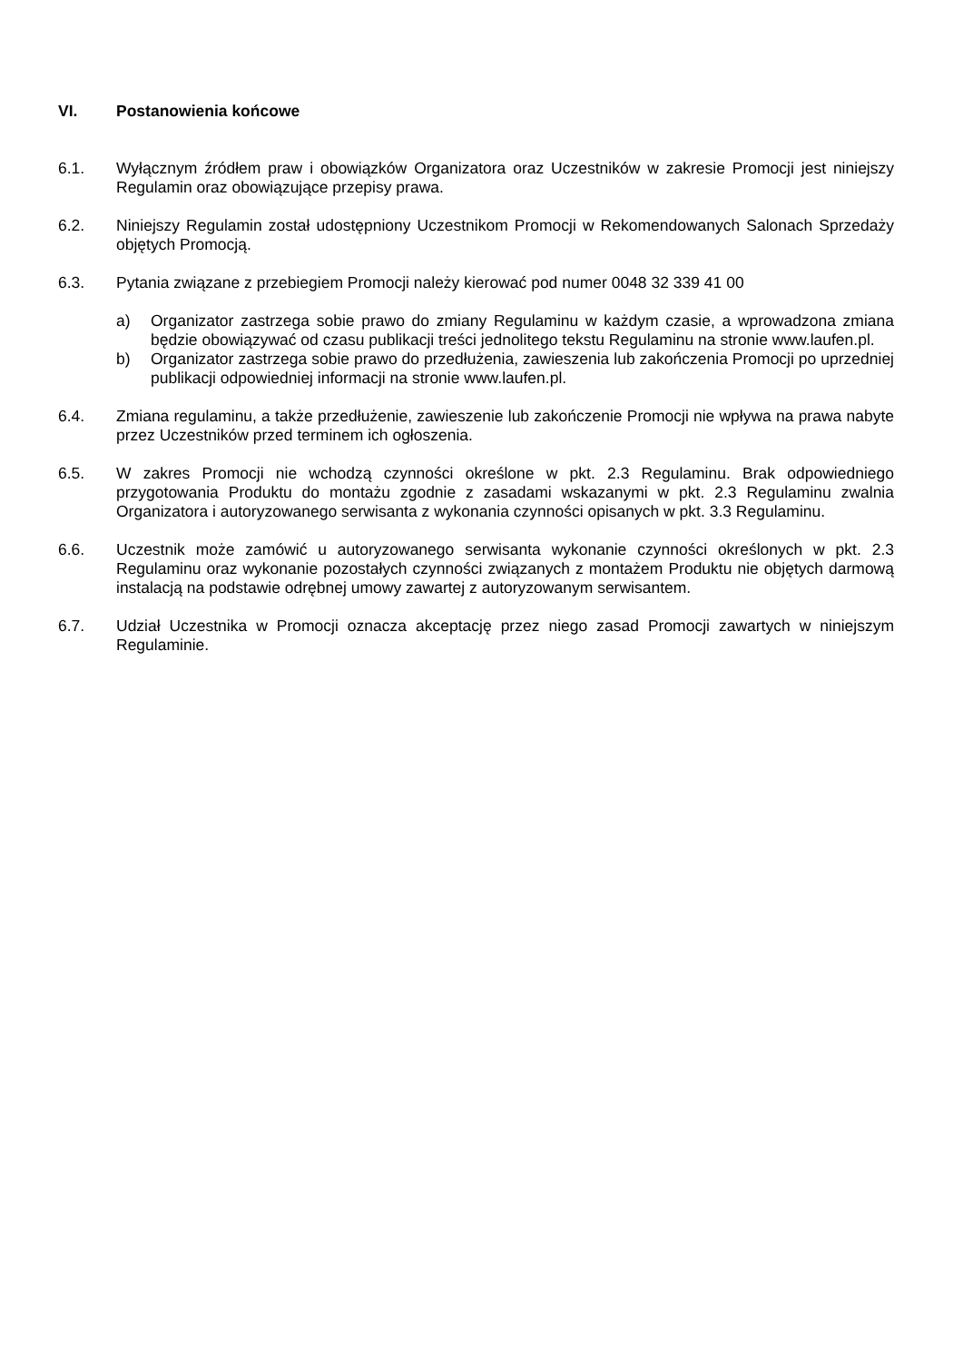VI. Postanowienia końcowe
6.1. Wyłącznym źródłem praw i obowiązków Organizatora oraz Uczestników w zakresie Promocji jest niniejszy Regulamin oraz obowiązujące przepisy prawa.
6.2. Niniejszy Regulamin został udostępniony Uczestnikom Promocji w Rekomendowanych Salonach Sprzedaży objętych Promocją.
6.3. Pytania związane z przebiegiem Promocji należy kierować pod numer 0048 32 339 41 00
a) Organizator zastrzega sobie prawo do zmiany Regulaminu w każdym czasie, a wprowadzona zmiana będzie obowiązywać od czasu publikacji treści jednolitego tekstu Regulaminu na stronie www.laufen.pl.
b) Organizator zastrzega sobie prawo do przedłużenia, zawieszenia lub zakończenia Promocji po uprzedniej publikacji odpowiedniej informacji na stronie www.laufen.pl.
6.4. Zmiana regulaminu, a także przedłużenie, zawieszenie lub zakończenie Promocji nie wpływa na prawa nabyte przez Uczestników przed terminem ich ogłoszenia.
6.5. W zakres Promocji nie wchodzą czynności określone w pkt. 2.3 Regulaminu. Brak odpowiedniego przygotowania Produktu do montażu zgodnie z zasadami wskazanymi w pkt. 2.3 Regulaminu zwalnia Organizatora i autoryzowanego serwisanta z wykonania czynności opisanych w pkt. 3.3 Regulaminu.
6.6. Uczestnik może zamówić u autoryzowanego serwisanta wykonanie czynności określonych w pkt. 2.3 Regulaminu oraz wykonanie pozostałych czynności związanych z montażem Produktu nie objętych darmową instalacją na podstawie odrębnej umowy zawartej z autoryzowanym serwisantem.
6.7. Udział Uczestnika w Promocji oznacza akceptację przez niego zasad Promocji zawartych w niniejszym Regulaminie.